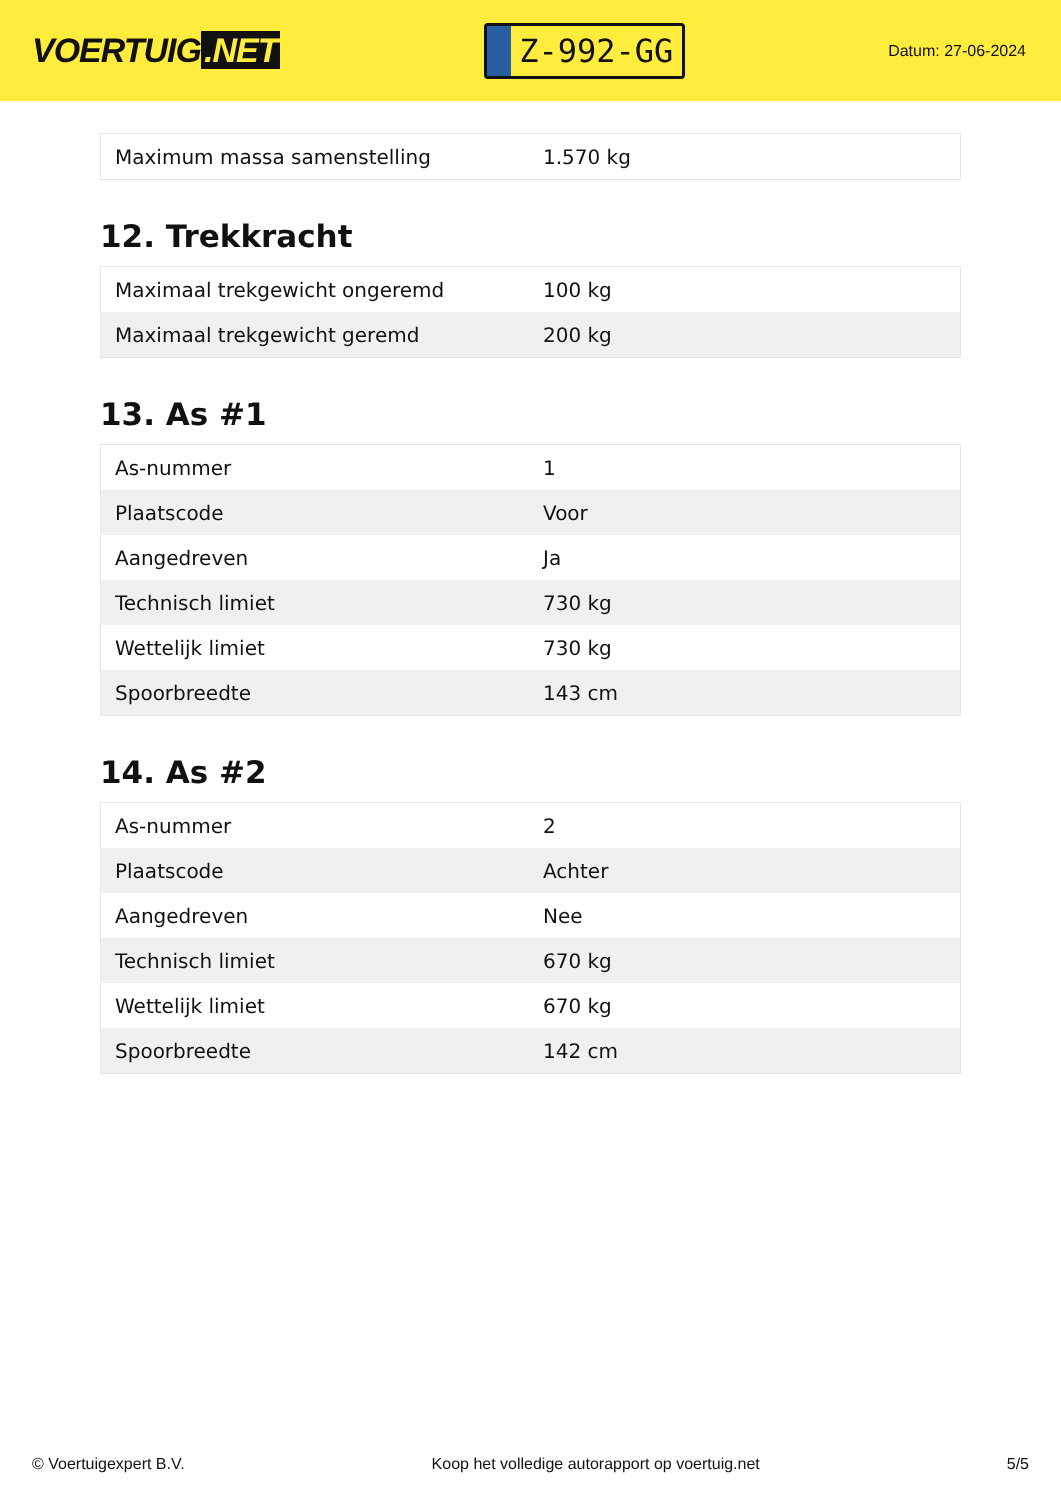VOERTUIG.NET
Z-992-GG
Datum: 27-06-2024
| Maximum massa samenstelling | 1.570 kg |
12. Trekkracht
| Maximaal trekgewicht ongeremd | 100 kg |
| Maximaal trekgewicht geremd | 200 kg |
13. As #1
| As-nummer | 1 |
| Plaatscode | Voor |
| Aangedreven | Ja |
| Technisch limiet | 730 kg |
| Wettelijk limiet | 730 kg |
| Spoorbreedte | 143 cm |
14. As #2
| As-nummer | 2 |
| Plaatscode | Achter |
| Aangedreven | Nee |
| Technisch limiet | 670 kg |
| Wettelijk limiet | 670 kg |
| Spoorbreedte | 142 cm |
© Voertuigexpert B.V. Koop het volledige autorapport op voertuig.net 5/5